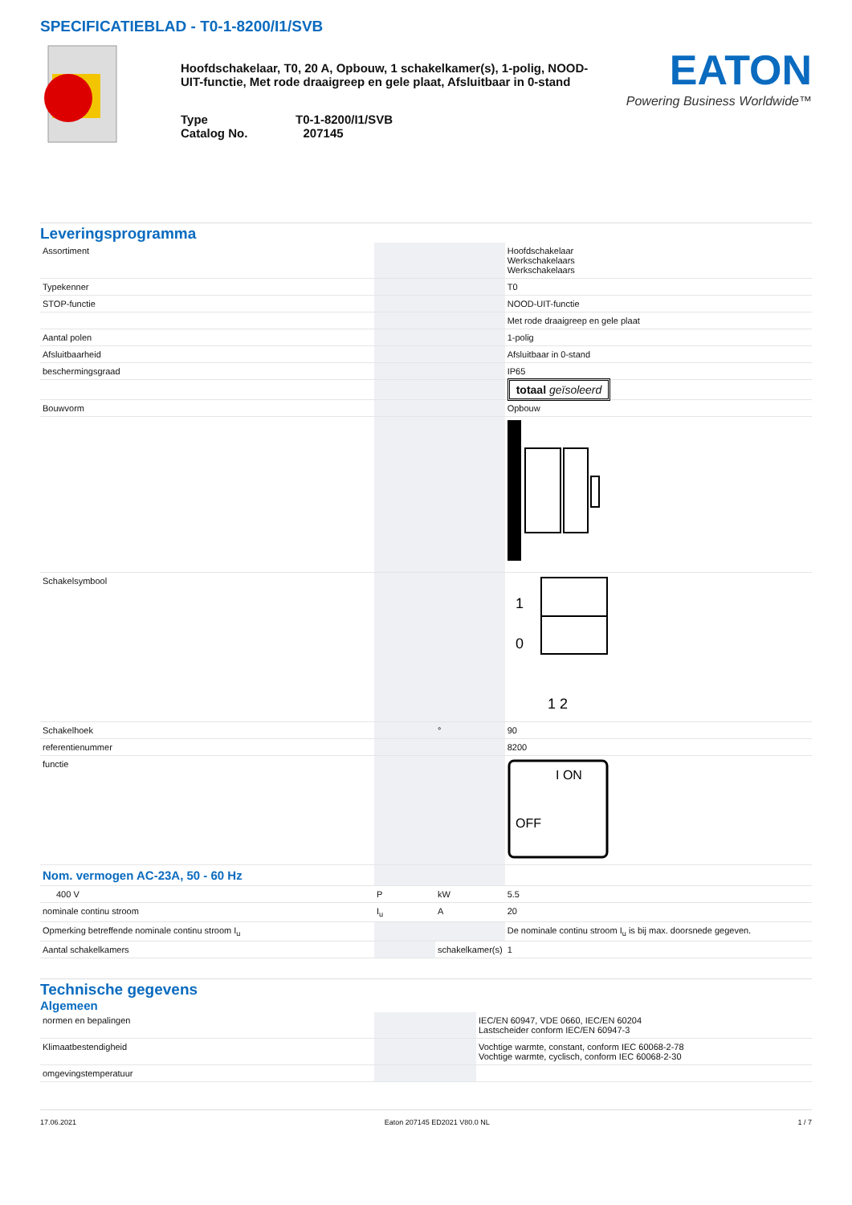SPECIFICATIEBLAD - T0-1-8200/I1/SVB
Hoofdschakelaar, T0, 20 A, Opbouw, 1 schakelkamer(s), 1-polig, NOOD-UIT-functie, Met rode draaigreep en gele plaat, Afsluitbaar in 0-stand
Type T0-1-8200/I1/SVB
Catalog No. 207145
EATON
Powering Business Worldwide™
Leveringsprogramma
| Assortiment | | | Hoofdschakelaar Werkschakelaars Werkschakelaars |
| Typekenner | | | T0 |
| STOP-functie | | | NOOD-UIT-functie |
| | | | Met rode draaigreep en gele plaat |
| Aantal polen | | | 1-polig |
| Afsluitbaarheid | | | Afsluitbaar in 0-stand |
| beschermingsgraad | | | IP65 |
| | | | totaal geïsoleerd |
| Bouwvorm | | | Opbouw |
| Schakelsymbool | | | 1 0 1 2 |
| Schakelhoek | | ° | 90 |
| referentienummer | | | 8200 |
| functie | | | I ON OFF |
| Nom. vermogen AC-23A, 50 - 60 Hz | | | |
| 400 V | P | kW | 5.5 |
| nominale continu stroom | I<sub>u</sub> | A | 20 |
| Opmerking betreffende nominale continu stroom I<sub>u</sub> | | | De nominale continu stroom I<sub>u</sub> is bij max. doorsnede gegeven. |
| Aantal schakelkamers | | schakelkamer(s) | 1 |
Technische gegevens
Algemeen
| normen en bepalingen | | | IEC/EN 60947, VDE 0660, IEC/EN 60204 Lastscheider conform IEC/EN 60947-3 |
| Klimaatbestendigheid | | | Vochtige warmte, constant, conform IEC 60068-2-78 Vochtige warmte, cyclisch, conform IEC 60068-2-30 |
| omgevingstemperatuur | | | |
17.06.2021 Eaton 207145 ED2021 V80.0 NL 1 / 7